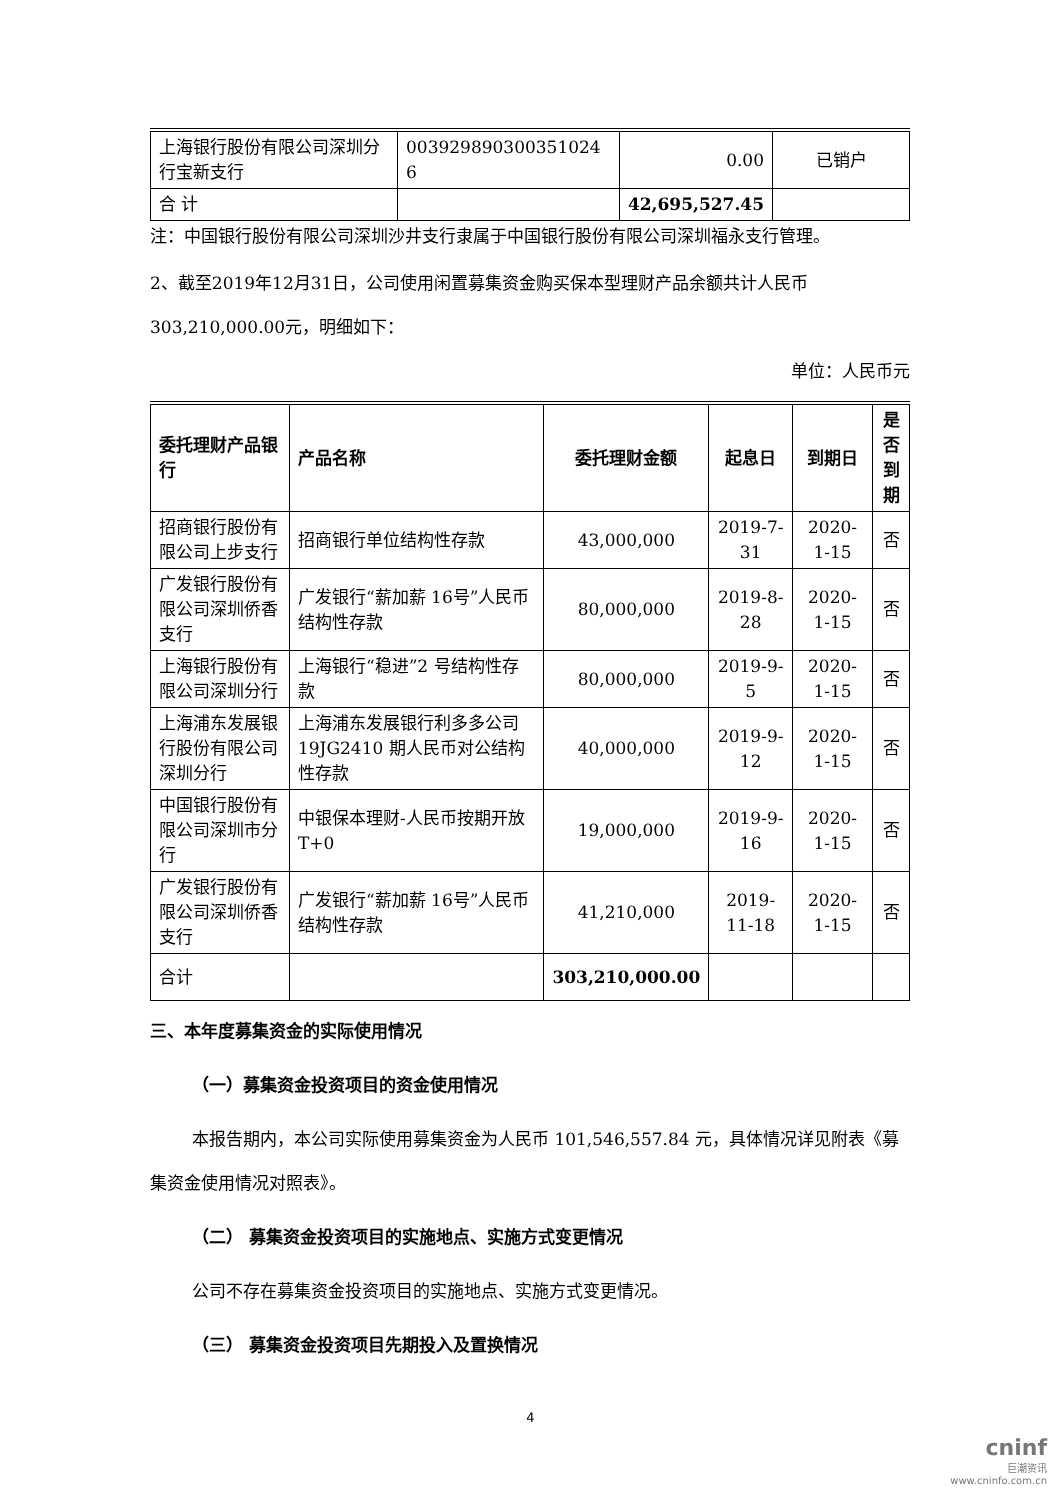| 上海银行股份有限公司深圳分行宝新支行 | 003929890300351024​6 | 0.00 | 已销户 |
| 合 计 | | 42,695,527.45 | |
注：中国银行股份有限公司深圳沙井支行隶属于中国银行股份有限公司深圳福永支行管理。
2、截至2019年12月31日，公司使用闲置募集资金购买保本型理财产品余额共计人民币303,210,000.00元，明细如下：
单位：人民币元
| 委托理财产品银行 | 产品名称 | 委托理财金额 | 起息日 | 到期日 | 是否到期 |
| --- | --- | --- | --- | --- | --- |
| 招商银行股份有限公司上步支行 | 招商银行单位结构性存款 | 43,000,000 | 2019-7-31 | 2020-1-15 | 否 |
| 广发银行股份有限公司深圳侨香支行 | 广发银行“薪加薪 16号”人民币结构性存款 | 80,000,000 | 2019-8-28 | 2020-1-15 | 否 |
| 上海银行股份有限公司深圳分行 | 上海银行“稳进”2 号结构性存款 | 80,000,000 | 2019-9-5 | 2020-1-15 | 否 |
| 上海浦东发展银行股份有限公司深圳分行 | 上海浦东发展银行利多多公司 19JG2410 期人民币对公结构性存款 | 40,000,000 | 2019-9-12 | 2020-1-15 | 否 |
| 中国银行股份有限公司深圳市分行 | 中银保本理财-人民币按期开放 T+0 | 19,000,000 | 2019-9-16 | 2020-1-15 | 否 |
| 广发银行股份有限公司深圳侨香支行 | 广发银行“薪加薪 16号”人民币结构性存款 | 41,210,000 | 2019-11-18 | 2020-1-15 | 否 |
| 合计 | | 303,210,000.00 | | | |
三、本年度募集资金的实际使用情况
（一）募集资金投资项目的资金使用情况
本报告期内，本公司实际使用募集资金为人民币 101,546,557.84 元，具体情况详见附表《募集资金使用情况对照表》。
（二） 募集资金投资项目的实施地点、实施方式变更情况
公司不存在募集资金投资项目的实施地点、实施方式变更情况。
（三） 募集资金投资项目先期投入及置换情况
4
cninf
巨潮资讯
www.cninfo.com.cn